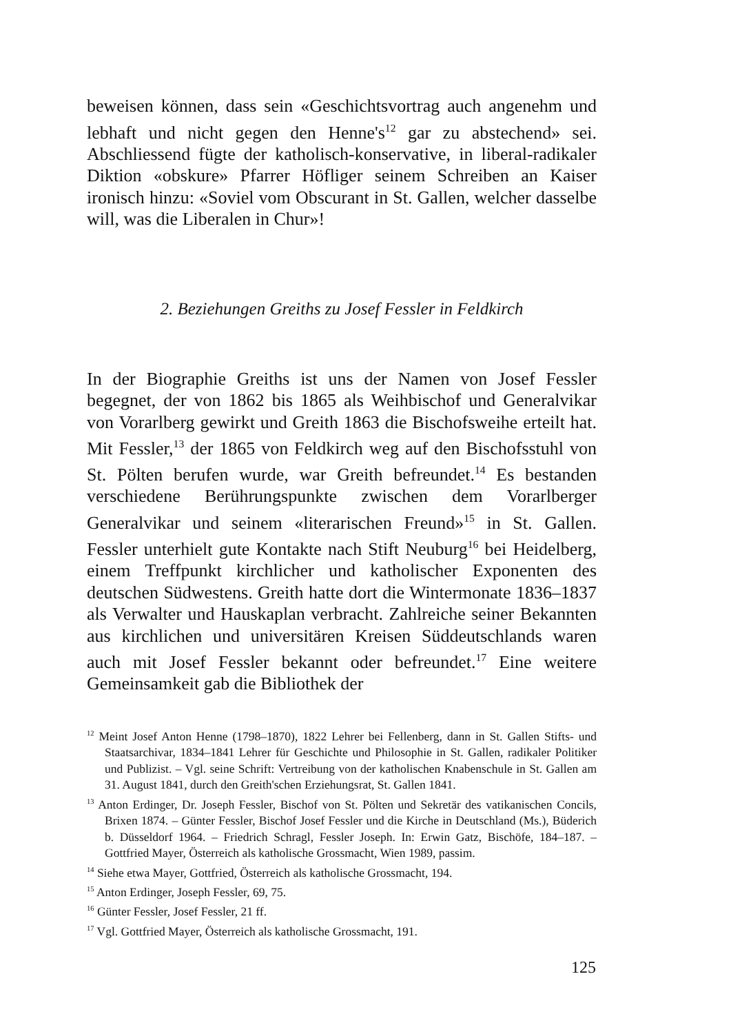beweisen können, dass sein «Geschichtsvortrag auch angenehm und lebhaft und nicht gegen den Henne's<sup>12</sup> gar zu abstechend» sei. Abschliessend fügte der katholisch-konservative, in liberal-radikaler Diktion «obskure» Pfarrer Höfliger seinem Schreiben an Kaiser ironisch hinzu: «Soviel vom Obscurant in St. Gallen, welcher dasselbe will, was die Liberalen in Chur»!
2. Beziehungen Greiths zu Josef Fessler in Feldkirch
In der Biographie Greiths ist uns der Namen von Josef Fessler begegnet, der von 1862 bis 1865 als Weihbischof und Generalvikar von Vorarlberg gewirkt und Greith 1863 die Bischofsweihe erteilt hat. Mit Fessler,<sup>13</sup> der 1865 von Feldkirch weg auf den Bischofsstuhl von St. Pölten berufen wurde, war Greith befreundet.<sup>14</sup> Es bestanden verschiedene Berührungspunkte zwischen dem Vorarlberger Generalvikar und seinem «literarischen Freund»<sup>15</sup> in St. Gallen. Fessler unterhielt gute Kontakte nach Stift Neuburg<sup>16</sup> bei Heidelberg, einem Treffpunkt kirchlicher und katholischer Exponenten des deutschen Südwestens. Greith hatte dort die Wintermonate 1836–1837 als Verwalter und Hauskaplan verbracht. Zahlreiche seiner Bekannten aus kirchlichen und universitären Kreisen Süddeutschlands waren auch mit Josef Fessler bekannt oder befreundet.<sup>17</sup> Eine weitere Gemeinsamkeit gab die Bibliothek der
<sup>12</sup> Meint Josef Anton Henne (1798–1870), 1822 Lehrer bei Fellenberg, dann in St. Gallen Stifts- und Staatsarchivar, 1834–1841 Lehrer für Geschichte und Philosophie in St. Gallen, radikaler Politiker und Publizist. – Vgl. seine Schrift: Vertreibung von der katholischen Knabenschule in St. Gallen am 31. August 1841, durch den Greith'schen Erziehungsrat, St. Gallen 1841.
<sup>13</sup> Anton Erdinger, Dr. Joseph Fessler, Bischof von St. Pölten und Sekretär des vatikanischen Concils, Brixen 1874. – Günter Fessler, Bischof Josef Fessler und die Kirche in Deutschland (Ms.), Büderich b. Düsseldorf 1964. – Friedrich Schragl, Fessler Joseph. In: Erwin Gatz, Bischöfe, 184–187. – Gottfried Mayer, Österreich als katholische Grossmacht, Wien 1989, passim.
<sup>14</sup> Siehe etwa Mayer, Gottfried, Österreich als katholische Grossmacht, 194.
<sup>15</sup> Anton Erdinger, Joseph Fessler, 69, 75.
<sup>16</sup> Günter Fessler, Josef Fessler, 21 ff.
<sup>17</sup> Vgl. Gottfried Mayer, Österreich als katholische Grossmacht, 191.
125